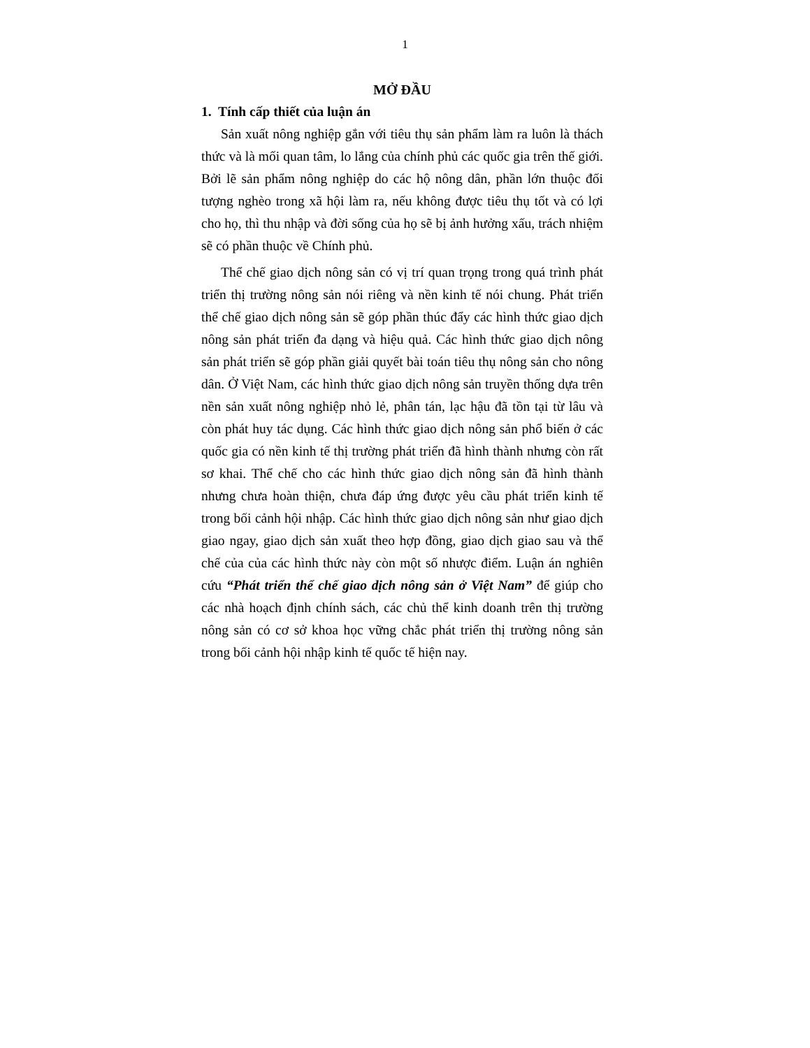1
MỞ ĐẦU
1. Tính cấp thiết của luận án
Sản xuất nông nghiệp gắn với tiêu thụ sản phẩm làm ra luôn là thách thức và là mối quan tâm, lo lắng của chính phủ các quốc gia trên thế giới. Bởi lẽ sản phẩm nông nghiệp do các hộ nông dân, phần lớn thuộc đối tượng nghèo trong xã hội làm ra, nếu không được tiêu thụ tốt và có lợi cho họ, thì thu nhập và đời sống của họ sẽ bị ảnh hưởng xấu, trách nhiệm sẽ có phần thuộc về Chính phủ.
Thể chế giao dịch nông sản có vị trí quan trọng trong quá trình phát triển thị trường nông sản nói riêng và nền kinh tế nói chung. Phát triển thể chế giao dịch nông sản sẽ góp phần thúc đẩy các hình thức giao dịch nông sản phát triển đa dạng và hiệu quả. Các hình thức giao dịch nông sản phát triển sẽ góp phần giải quyết bài toán tiêu thụ nông sản cho nông dân. Ở Việt Nam, các hình thức giao dịch nông sản truyền thống dựa trên nền sản xuất nông nghiệp nhỏ lẻ, phân tán, lạc hậu đã tồn tại từ lâu và còn phát huy tác dụng. Các hình thức giao dịch nông sản phổ biến ở các quốc gia có nền kinh tế thị trường phát triển đã hình thành nhưng còn rất sơ khai. Thể chế cho các hình thức giao dịch nông sản đã hình thành nhưng chưa hoàn thiện, chưa đáp ứng được yêu cầu phát triển kinh tế trong bối cảnh hội nhập. Các hình thức giao dịch nông sản như giao dịch giao ngay, giao dịch sản xuất theo hợp đồng, giao dịch giao sau và thể chế của của các hình thức này còn một số nhược điểm. Luận án nghiên cứu “Phát triển thể chế giao dịch nông sản ở Việt Nam” để giúp cho các nhà hoạch định chính sách, các chủ thể kinh doanh trên thị trường nông sản có cơ sở khoa học vững chắc phát triển thị trường nông sản trong bối cảnh hội nhập kinh tế quốc tế hiện nay.